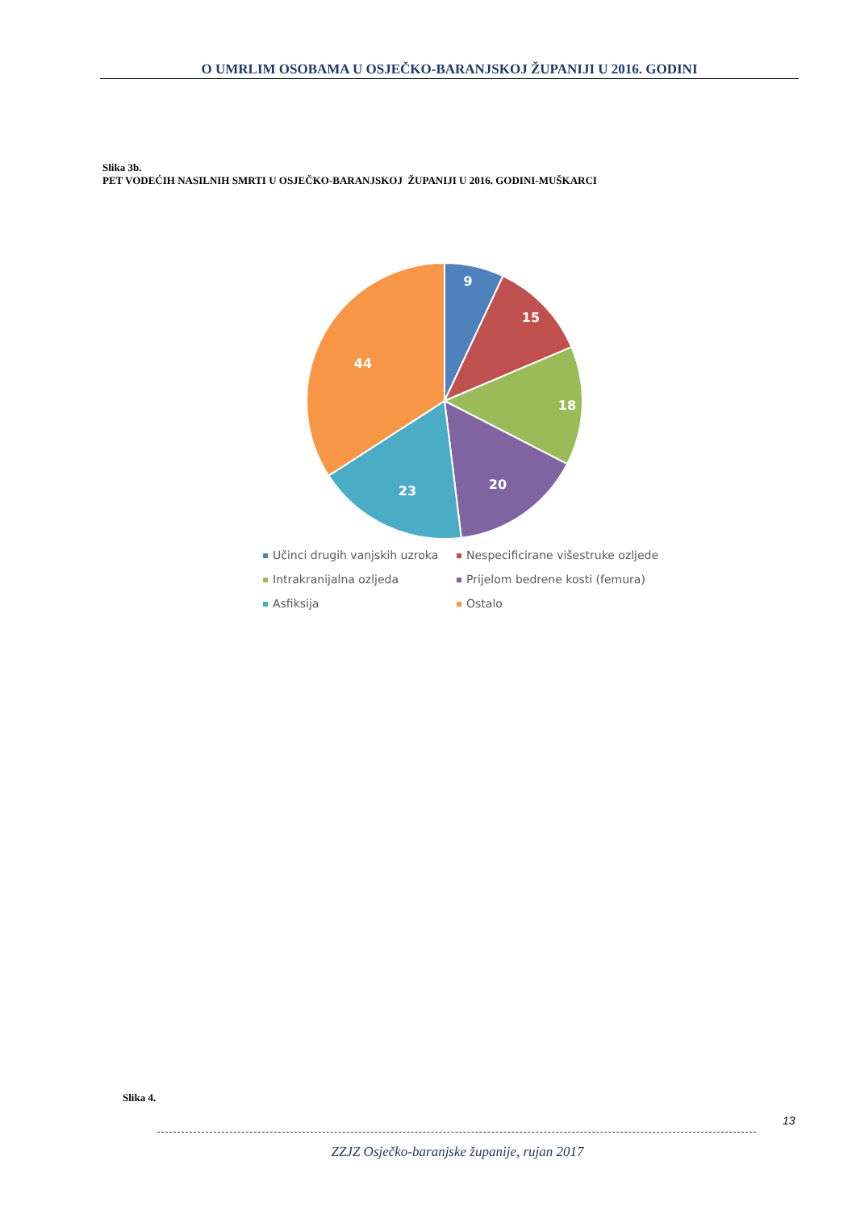O UMRLIM OSOBAMA U OSJEČKO-BARANJSKOJ ŽUPANIJI U 2016. GODINI
Slika 3b.
PET VODEĆIH NASILNIH SMRTI U OSJEČKO-BARANJSKOJ ŽUPANIJI U 2016. GODINI-MUŠKARCI
9
15
18
20
23
44
Učinci drugih vanjskih uzroka
Nespecificirane višestruke ozljede
Intrakranijalna ozljeda
Prijelom bedrene kosti (femura)
Asfiksija
Ostalo
Slika 4.
13
ZZJZ Osječko-baranjske županije, rujan 2017